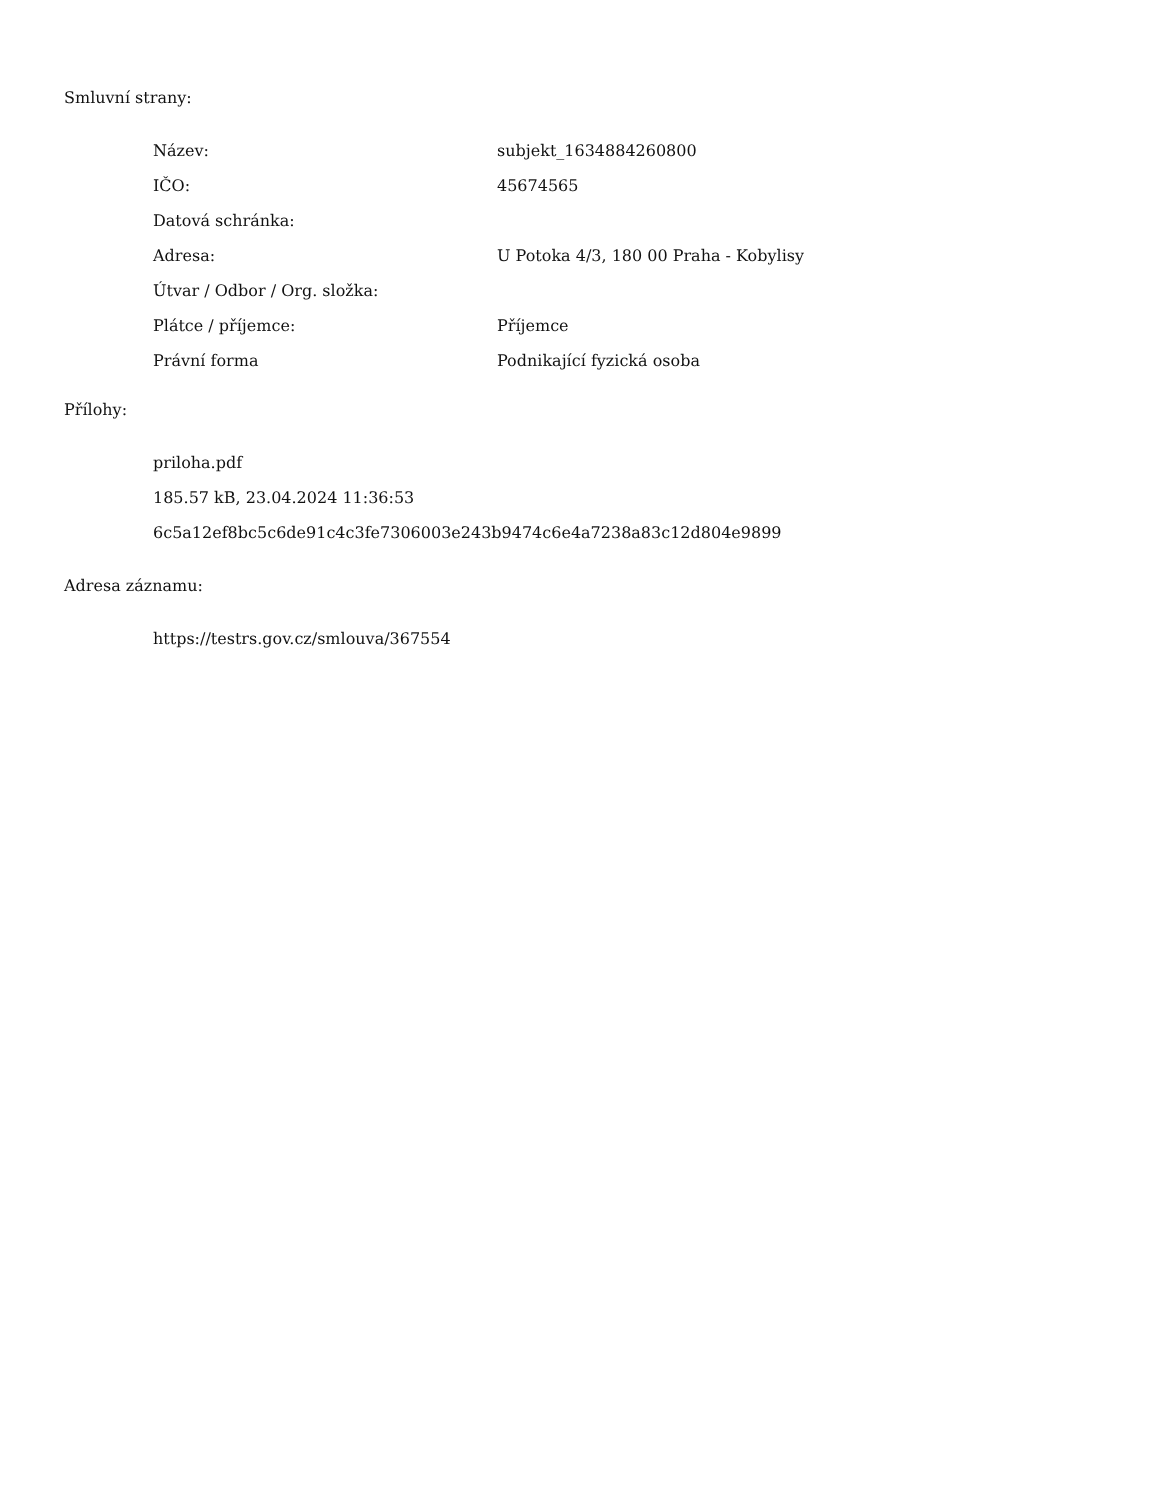Smluvní strany:
| Název: | subjekt_1634884260800 |
| IČO: | 45674565 |
| Datová schránka: | |
| Adresa: | U Potoka 4/3, 180 00 Praha - Kobylisy |
| Útvar / Odbor / Org. složka: | |
| Plátce / příjemce: | Příjemce |
| Právní forma | Podnikající fyzická osoba |
Přílohy:
priloha.pdf
185.57 kB, 23.04.2024 11:36:53
6c5a12ef8bc5c6de91c4c3fe7306003e243b9474c6e4a7238a83c12d804e9899
Adresa záznamu:
https://testrs.gov.cz/smlouva/367554